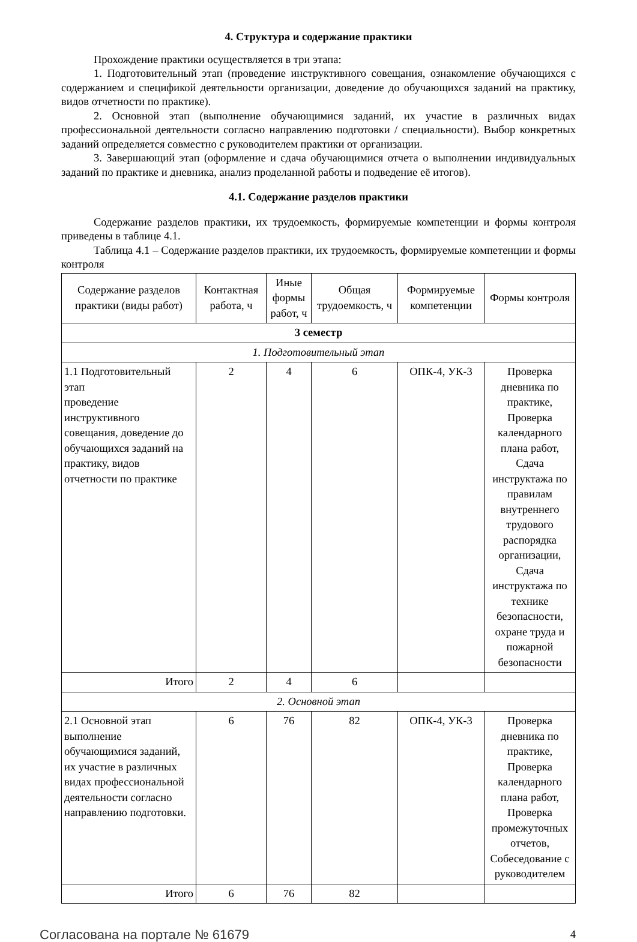4. Структура и содержание практики
Прохождение практики осуществляется в три этапа:
1. Подготовительный этап (проведение инструктивного совещания, ознакомление обучающихся с содержанием и спецификой деятельности организации, доведение до обучающихся заданий на практику, видов отчетности по практике).
2. Основной этап (выполнение обучающимися заданий, их участие в различных видах профессиональной деятельности согласно направлению подготовки / специальности). Выбор конкретных заданий определяется совместно с руководителем практики от организации.
3. Завершающий этап (оформление и сдача обучающимися отчета о выполнении индивидуальных заданий по практике и дневника, анализ проделанной работы и подведение её итогов).
4.1. Содержание разделов практики
Содержание разделов практики, их трудоемкость, формируемые компетенции и формы контроля приведены в таблице 4.1.
Таблица 4.1 – Содержание разделов практики, их трудоемкость, формируемые компетенции и формы контроля
| Содержание разделов практики (виды работ) | Контактная работа, ч | Иные формы работ, ч | Общая трудоемкость, ч | Формируемые компетенции | Формы контроля |
| --- | --- | --- | --- | --- | --- |
| 3 семестр | | | | | |
| 1. Подготовительный этап | | | | | |
| 1.1 Подготовительный этап проведение инструктивного совещания, доведение до обучающихся заданий на практику, видов отчетности по практике | 2 | 4 | 6 | ОПК-4, УК-3 | Проверка дневника по практике, Проверка календарного плана работ, Сдача инструктажа по правилам внутреннего трудового распорядка организации, Сдача инструктажа по технике безопасности, охране труда и пожарной безопасности |
| Итого | 2 | 4 | 6 | | |
| 2. Основной этап | | | | | |
| 2.1 Основной этап выполнение обучающимися заданий, их участие в различных видах профессиональной деятельности согласно направлению подготовки. | 6 | 76 | 82 | ОПК-4, УК-3 | Проверка дневника по практике, Проверка календарного плана работ, Проверка промежуточных отчетов, Собеседование с руководителем |
| Итого | 6 | 76 | 82 | | |
Согласована на портале № 61679 4